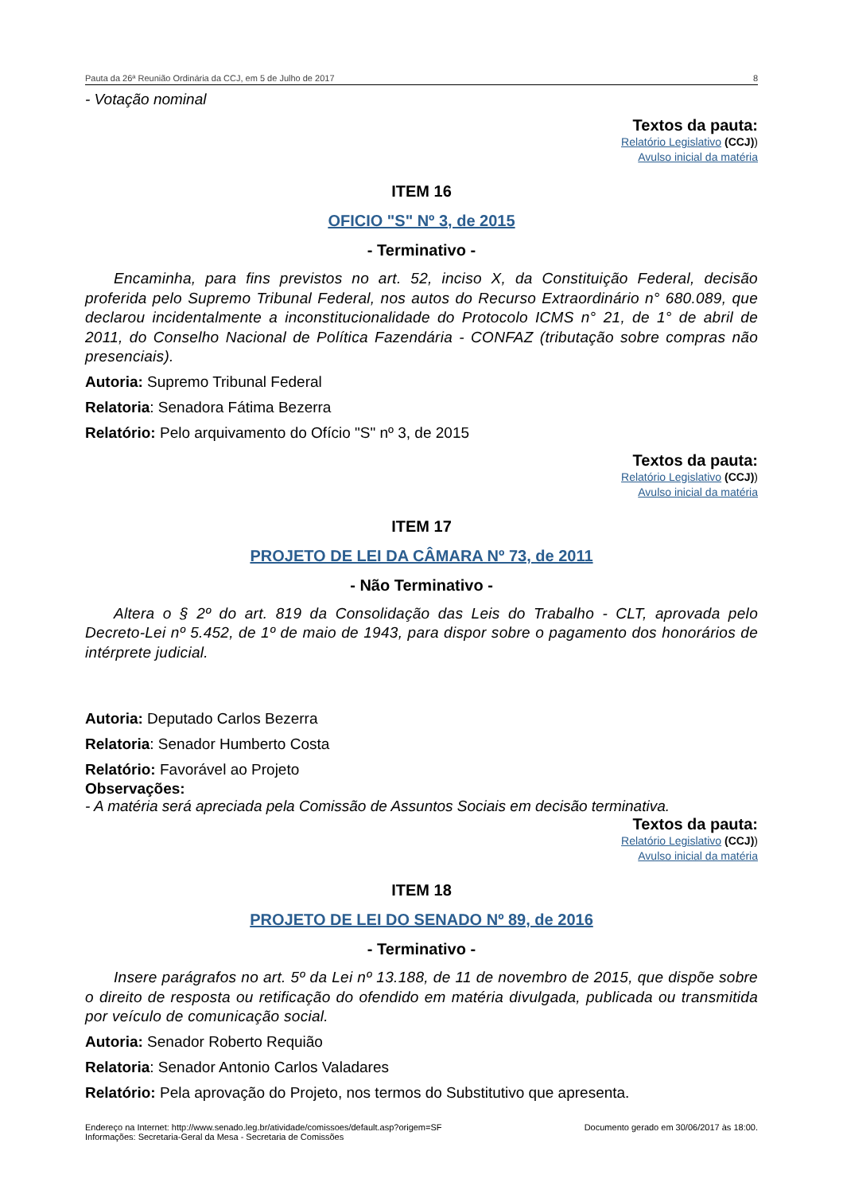Pauta da 26ª Reunião Ordinária da CCJ, em 5 de Julho de 2017 8
- Votação nominal
Textos da pauta:
Relatório Legislativo (CCJ))
Avulso inicial da matéria
ITEM 16
OFICIO "S" Nº 3, de 2015
- Terminativo -
Encaminha, para fins previstos no art. 52, inciso X, da Constituição Federal, decisão proferida pelo Supremo Tribunal Federal, nos autos do Recurso Extraordinário n° 680.089, que declarou incidentalmente a inconstitucionalidade do Protocolo ICMS n° 21, de 1° de abril de 2011, do Conselho Nacional de Política Fazendária - CONFAZ (tributação sobre compras não presenciais).
Autoria: Supremo Tribunal Federal
Relatoria: Senadora Fátima Bezerra
Relatório: Pelo arquivamento do Ofício "S" nº 3, de 2015
Textos da pauta:
Relatório Legislativo (CCJ))
Avulso inicial da matéria
ITEM 17
PROJETO DE LEI DA CÂMARA Nº 73, de 2011
- Não Terminativo -
Altera o § 2º do art. 819 da Consolidação das Leis do Trabalho - CLT, aprovada pelo Decreto-Lei nº 5.452, de 1º de maio de 1943, para dispor sobre o pagamento dos honorários de intérprete judicial.
Autoria: Deputado Carlos Bezerra
Relatoria: Senador Humberto Costa
Relatório: Favorável ao Projeto
Observações:
- A matéria será apreciada pela Comissão de Assuntos Sociais em decisão terminativa.
Textos da pauta:
Relatório Legislativo (CCJ))
Avulso inicial da matéria
ITEM 18
PROJETO DE LEI DO SENADO Nº 89, de 2016
- Terminativo -
Insere parágrafos no art. 5º da Lei nº 13.188, de 11 de novembro de 2015, que dispõe sobre o direito de resposta ou retificação do ofendido em matéria divulgada, publicada ou transmitida por veículo de comunicação social.
Autoria: Senador Roberto Requião
Relatoria: Senador Antonio Carlos Valadares
Relatório: Pela aprovação do Projeto, nos termos do Substitutivo que apresenta.
Endereço na Internet: http://www.senado.leg.br/atividade/comissoes/default.asp?origem=SF
Informações: Secretaria-Geral da Mesa - Secretaria de Comissões Documento gerado em 30/06/2017 às 18:00.